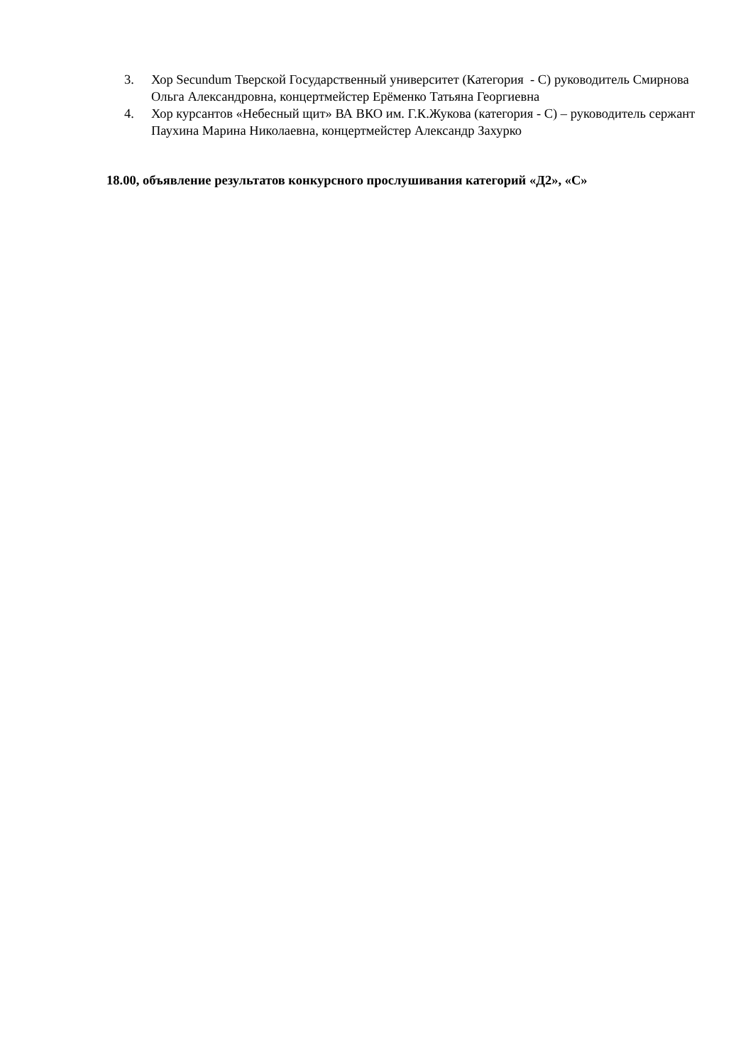3. Хор Secundum Тверской Государственный университет (Категория - С) руководитель Смирнова Ольга Александровна, концертмейстер Ерёменко Татьяна Георгиевна
4. Хор курсантов «Небесный щит» ВА ВКО им. Г.К.Жукова (категория - С) – руководитель сержант Паухина Марина Николаевна, концертмейстер Александр Захурко
18.00, объявление результатов конкурсного прослушивания категорий «Д2», «С»